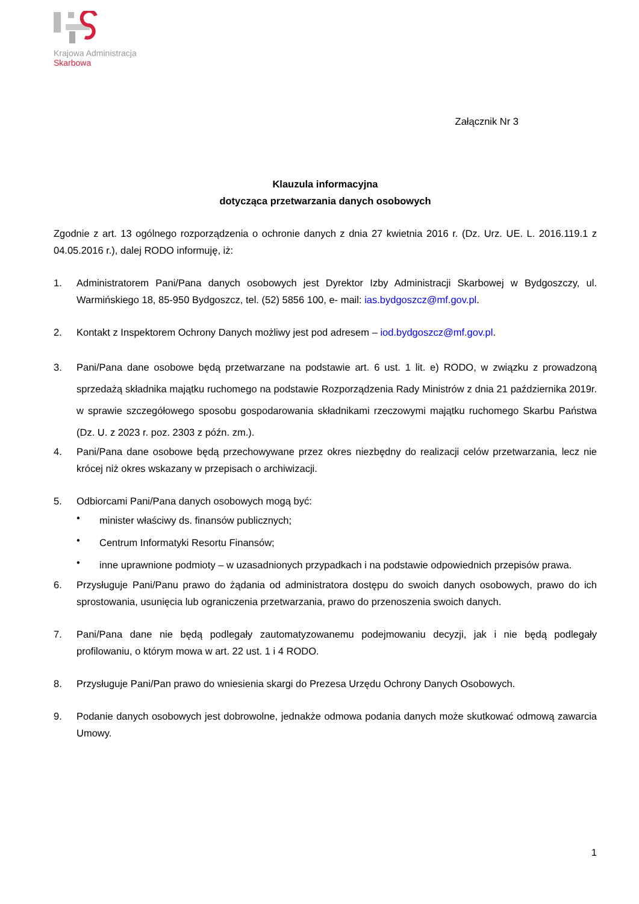Krajowa Administracja
Skarbowa
Załącznik Nr 3
Klauzula informacyjna
dotycząca przetwarzania danych osobowych
Zgodnie z art. 13 ogólnego rozporządzenia o ochronie danych z dnia 27 kwietnia 2016 r. (Dz. Urz. UE. L. 2016.119.1 z 04.05.2016 r.), dalej RODO informuję, iż:
1. Administratorem Pani/Pana danych osobowych jest Dyrektor Izby Administracji Skarbowej w Bydgoszczy, ul. Warmińskiego 18, 85-950 Bydgoszcz, tel. (52) 5856 100, e- mail: ias.bydgoszcz@mf.gov.pl.
2. Kontakt z Inspektorem Ochrony Danych możliwy jest pod adresem – iod.bydgoszcz@mf.gov.pl.
3. Pani/Pana dane osobowe będą przetwarzane na podstawie art. 6 ust. 1 lit. e) RODO, w związku z prowadzoną sprzedażą składnika majątku ruchomego na podstawie Rozporządzenia Rady Ministrów z dnia 21 października 2019r. w sprawie szczegółowego sposobu gospodarowania składnikami rzeczowymi majątku ruchomego Skarbu Państwa (Dz. U. z 2023 r. poz. 2303 z późn. zm.).
4. Pani/Pana dane osobowe będą przechowywane przez okres niezbędny do realizacji celów przetwarzania, lecz nie krócej niż okres wskazany w przepisach o archiwizacji.
5. Odbiorcami Pani/Pana danych osobowych mogą być:
•
minister właściwy ds. finansów publicznych;
•
Centrum Informatyki Resortu Finansów;
•
inne uprawnione podmioty – w uzasadnionych przypadkach i na podstawie odpowiednich przepisów prawa.
6. Przysługuje Pani/Panu prawo do żądania od administratora dostępu do swoich danych osobowych, prawo do ich sprostowania, usunięcia lub ograniczenia przetwarzania, prawo do przenoszenia swoich danych.
7. Pani/Pana dane nie będą podlegały zautomatyzowanemu podejmowaniu decyzji, jak i nie będą podlegały profilowaniu, o którym mowa w art. 22 ust. 1 i 4 RODO.
8. Przysługuje Pani/Pan prawo do wniesienia skargi do Prezesa Urzędu Ochrony Danych Osobowych.
9. Podanie danych osobowych jest dobrowolne, jednakże odmowa podania danych może skutkować odmową zawarcia Umowy.
1